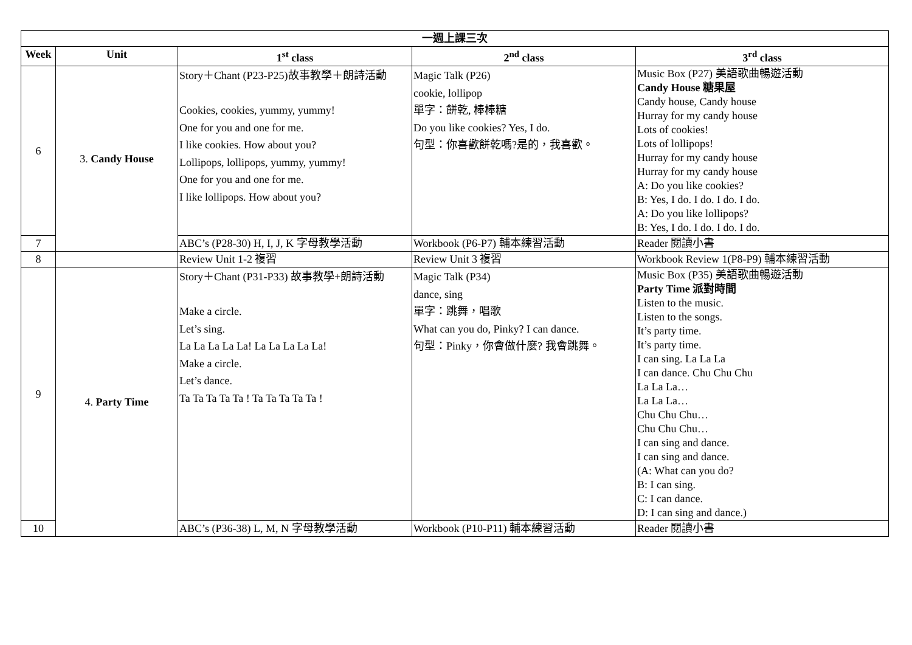| 一週上課三次 | | | | |
| --- | --- | --- | --- | --- |
| Week | Unit | 1<sup>st</sup> class | 2<sup>nd</sup> class | 3<sup>rd</sup> class |
| 6 | 3. Candy House | Story＋Chant (P23-P25)故事教學＋朗詩活動 Cookies, cookies, yummy, yummy! One for you and one for me. I like cookies. How about you? Lollipops, lollipops, yummy, yummy! One for you and one for me. I like lollipops. How about you? | Magic Talk (P26) cookie, lollipop 單字：餅乾, 棒棒糖 Do you like cookies? Yes, I do. 句型：你喜歡餅乾嗎?是的，我喜歡。 | Music Box (P27) 美語歌曲暢遊活動 Candy House 糖果屋 Candy house, Candy house Hurray for my candy house Lots of cookies! Lots of lollipops! Hurray for my candy house Hurray for my candy house A: Do you like cookies? B: Yes, I do. I do. I do. I do. A: Do you like lollipops? B: Yes, I do. I do. I do. I do. |
| 7 | | ABC’s (P28-30) H, I, J, K 字母教學活動 | Workbook (P6-P7) 輔本練習活動 | Reader 閱讀小書 |
| 8 | | Review Unit 1-2 複習 | Review Unit 3 複習 | Workbook Review 1(P8-P9) 輔本練習活動 |
| 9 | 4. Party Time | Story＋Chant (P31-P33) 故事教學+朗詩活動 Make a circle. Let’s sing. La La La La La! La La La La La! Make a circle. Let’s dance. Ta Ta Ta Ta Ta ! Ta Ta Ta Ta Ta ! | Magic Talk (P34) dance, sing 單字：跳舞，唱歌 What can you do, Pinky? I can dance. 句型：Pinky，你會做什麼? 我會跳舞。 | Music Box (P35) 美語歌曲暢遊活動 Party Time 派對時間 Listen to the music. Listen to the songs. It’s party time. It’s party time. I can sing. La La La I can dance. Chu Chu Chu La La La… La La La… Chu Chu Chu… Chu Chu Chu… I can sing and dance. I can sing and dance. (A: What can you do? B: I can sing. C: I can dance. D: I can sing and dance.) |
| 10 | | ABC’s (P36-38) L, M, N 字母教學活動 | Workbook (P10-P11) 輔本練習活動 | Reader 閱讀小書 |